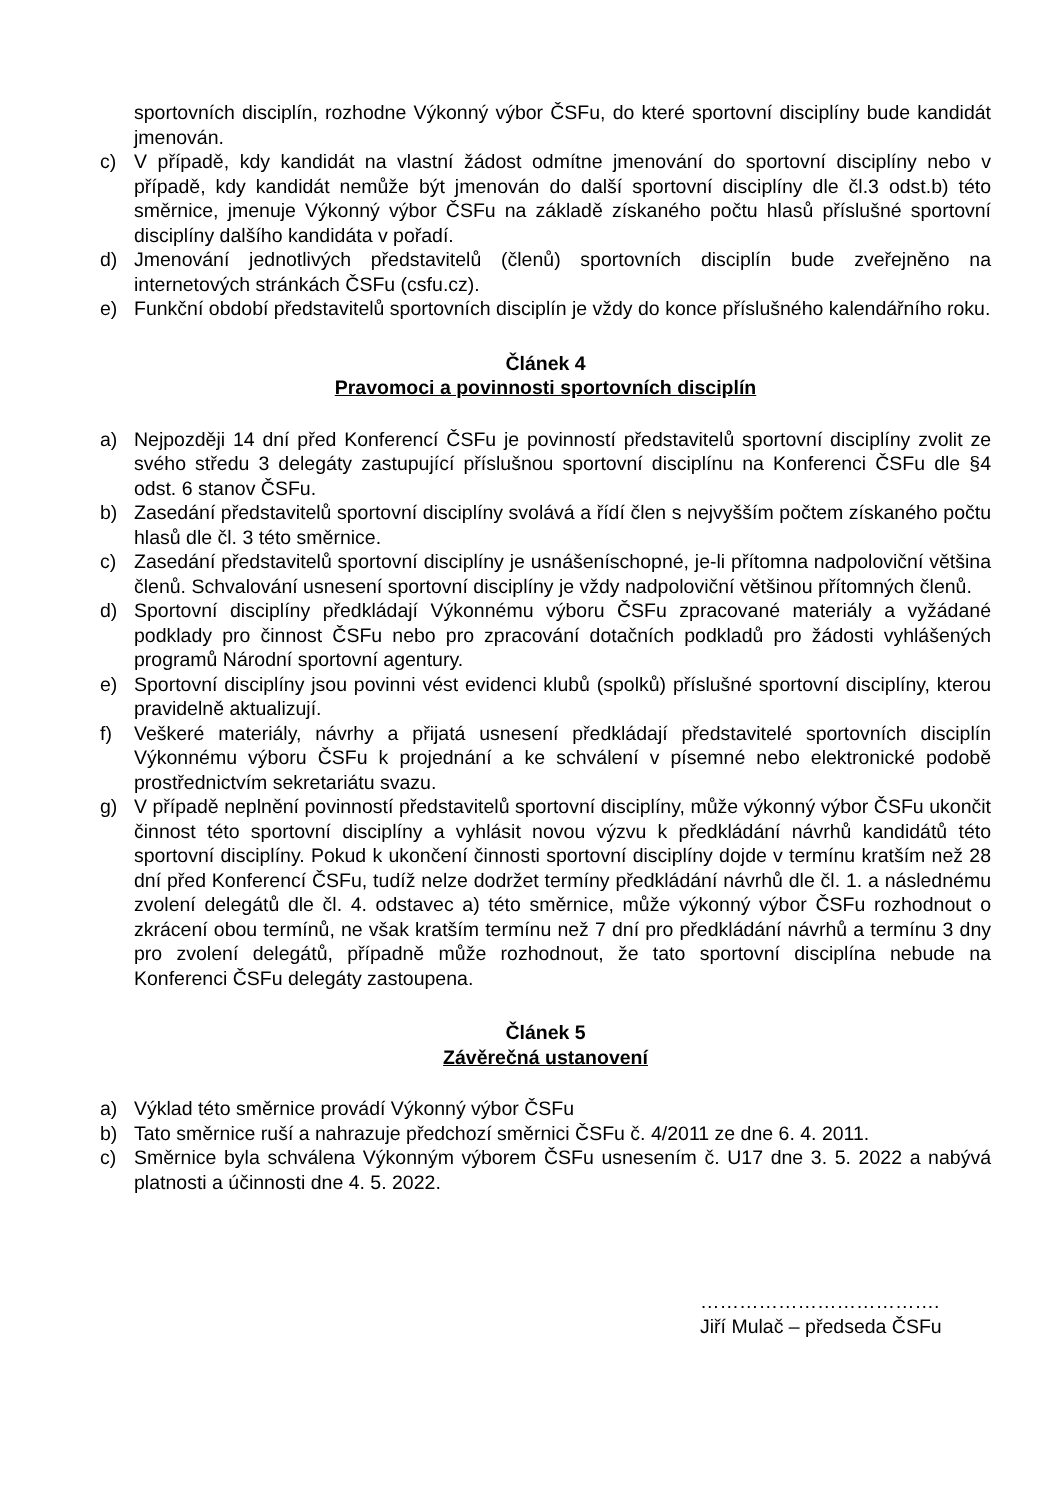sportovních disciplín, rozhodne Výkonný výbor ČSFu, do které sportovní disciplíny bude kandidát jmenován.
c) V případě, kdy kandidát na vlastní žádost odmítne jmenování do sportovní disciplíny nebo v případě, kdy kandidát nemůže být jmenován do další sportovní disciplíny dle čl.3 odst.b) této směrnice, jmenuje Výkonný výbor ČSFu na základě získaného počtu hlasů příslušné sportovní disciplíny dalšího kandidáta v pořadí.
d) Jmenování jednotlivých představitelů (členů) sportovních disciplín bude zveřejněno na internetových stránkách ČSFu (csfu.cz).
e) Funkční období představitelů sportovních disciplín je vždy do konce příslušného kalendářního roku.
Článek 4
Pravomoci a povinnosti sportovních disciplín
a) Nejpozději 14 dní před Konferencí ČSFu je povinností představitelů sportovní disciplíny zvolit ze svého středu 3 delegáty zastupující příslušnou sportovní disciplínu na Konferenci ČSFu dle §4 odst. 6 stanov ČSFu.
b) Zasedání představitelů sportovní disciplíny svolává a řídí člen s nejvyšším počtem získaného počtu hlasů dle čl. 3 této směrnice.
c) Zasedání představitelů sportovní disciplíny je usnášeníschopné, je-li přítomna nadpoloviční většina členů. Schvalování usnesení sportovní disciplíny je vždy nadpoloviční většinou přítomných členů.
d) Sportovní disciplíny předkládají Výkonnému výboru ČSFu zpracované materiály a vyžádané podklady pro činnost ČSFu nebo pro zpracování dotačních podkladů pro žádosti vyhlášených programů Národní sportovní agentury.
e) Sportovní disciplíny jsou povinni vést evidenci klubů (spolků) příslušné sportovní disciplíny, kterou pravidelně aktualizují.
f) Veškeré materiály, návrhy a přijatá usnesení předkládají představitelé sportovních disciplín Výkonnému výboru ČSFu k projednání a ke schválení v písemné nebo elektronické podobě prostřednictvím sekretariátu svazu.
g) V případě neplnění povinností představitelů sportovní disciplíny, může výkonný výbor ČSFu ukončit činnost této sportovní disciplíny a vyhlásit novou výzvu k předkládání návrhů kandidátů této sportovní disciplíny. Pokud k ukončení činnosti sportovní disciplíny dojde v termínu kratším než 28 dní před Konferencí ČSFu, tudíž nelze dodržet termíny předkládání návrhů dle čl. 1. a následnému zvolení delegátů dle čl. 4. odstavec a) této směrnice, může výkonný výbor ČSFu rozhodnout o zkrácení obou termínů, ne však kratším termínu než 7 dní pro předkládání návrhů a termínu 3 dny pro zvolení delegátů, případně může rozhodnout, že tato sportovní disciplína nebude na Konferenci ČSFu delegáty zastoupena.
Článek 5
Závěrečná ustanovení
a) Výklad této směrnice provádí Výkonný výbor ČSFu
b) Tato směrnice ruší a nahrazuje předchozí směrnici ČSFu č. 4/2011 ze dne 6. 4. 2011.
c) Směrnice byla schválena Výkonným výborem ČSFu usnesením č. U17 dne 3. 5. 2022 a nabývá platnosti a účinnosti dne 4. 5. 2022.
……………………………….
Jiří Mulač – předseda ČSFu